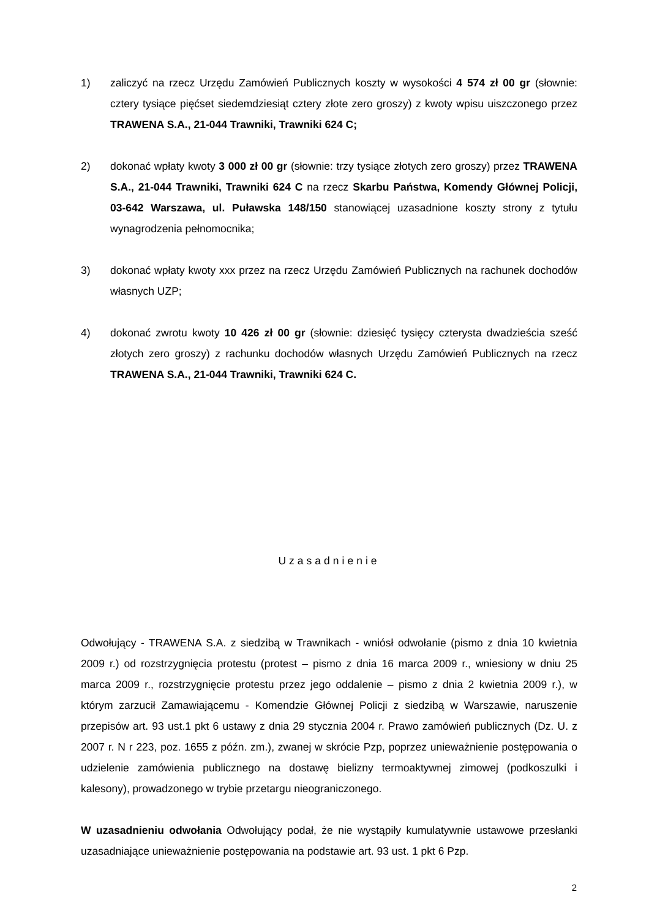1) zaliczyć na rzecz Urzędu Zamówień Publicznych koszty w wysokości 4 574 zł 00 gr (słownie: cztery tysiące pięćset siedemdziesiąt cztery złote zero groszy) z kwoty wpisu uiszczonego przez TRAWENA S.A., 21-044 Trawniki, Trawniki 624 C;
2) dokonać wpłaty kwoty 3 000 zł 00 gr (słownie: trzy tysiące złotych zero groszy) przez TRAWENA S.A., 21-044 Trawniki, Trawniki 624 C na rzecz Skarbu Państwa, Komendy Głównej Policji, 03-642 Warszawa, ul. Puławska 148/150 stanowiącej uzasadnione koszty strony z tytułu wynagrodzenia pełnomocnika;
3) dokonać wpłaty kwoty xxx przez na rzecz Urzędu Zamówień Publicznych na rachunek dochodów własnych UZP;
4) dokonać zwrotu kwoty 10 426 zł 00 gr (słownie: dziesięć tysięcy czterysta dwadzieścia sześć złotych zero groszy) z rachunku dochodów własnych Urzędu Zamówień Publicznych na rzecz TRAWENA S.A., 21-044 Trawniki, Trawniki 624 C.
Uzasadnienie
Odwołujący - TRAWENA S.A. z siedzibą w Trawnikach - wniósł odwołanie (pismo z dnia 10 kwietnia 2009 r.) od rozstrzygnięcia protestu (protest – pismo z dnia 16 marca 2009 r., wniesiony w dniu 25 marca 2009 r., rozstrzygnięcie protestu przez jego oddalenie – pismo z dnia 2 kwietnia 2009 r.), w którym zarzucił Zamawiającemu - Komendzie Głównej Policji z siedzibą w Warszawie, naruszenie przepisów art. 93 ust.1 pkt 6 ustawy z dnia 29 stycznia 2004 r. Prawo zamówień publicznych (Dz. U. z 2007 r. N r 223, poz. 1655 z późn. zm.), zwanej w skrócie Pzp, poprzez unieważnienie postępowania o udzielenie zamówienia publicznego na dostawę bielizny termoaktywnej zimowej (podkoszulki i kalesony), prowadzonego w trybie przetargu nieograniczonego.
W uzasadnieniu odwołania Odwołujący podał, że nie wystąpiły kumulatywnie ustawowe przesłanki uzasadniające unieważnienie postępowania na podstawie art. 93 ust. 1 pkt 6 Pzp.
2